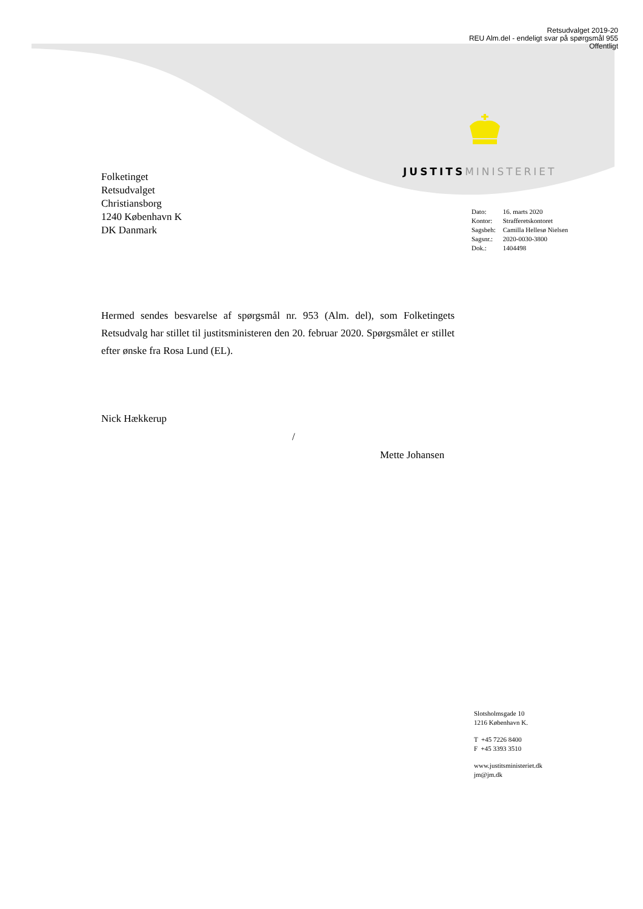Retsudvalget 2019-20
REU Alm.del - endeligt svar på spørgsmål 955
Offentligt
JUSTITS MINISTERIET
Folketinget
Retsudvalget
Christiansborg
1240 København K
DK Danmark
| Dato: | 16. marts 2020 |
| Kontor: | Strafferetskontoret |
| Sagsbeh: | Camilla Hellesø Nielsen |
| Sagsnr.: | 2020-0030-3800 |
| Dok.: | 1404498 |
Hermed sendes besvarelse af spørgsmål nr. 953 (Alm. del), som Folketingets Retsudvalg har stillet til justitsministeren den 20. februar 2020. Spørgsmålet er stillet efter ønske fra Rosa Lund (EL).
Nick Hækkerup
/
Mette Johansen
Slotsholmsgade 10
1216 København K.
T +45 7226 8400
F +45 3393 3510
www.justitsministeriet.dk
jm@jm.dk